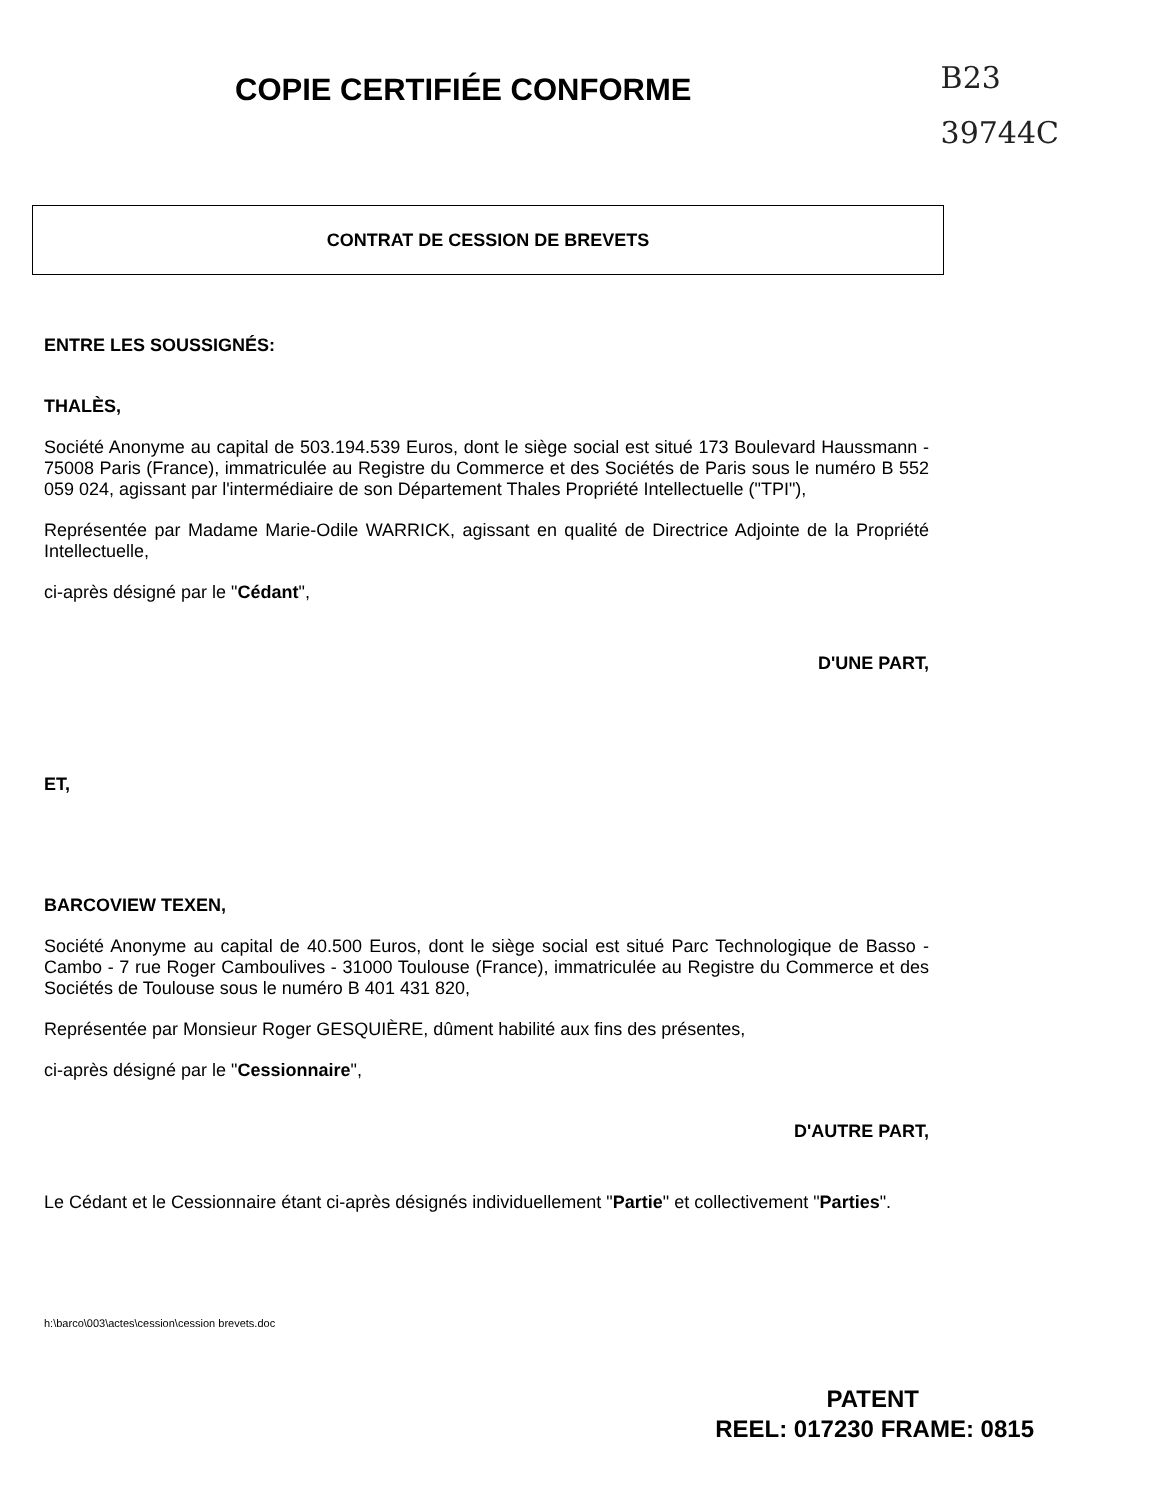COPIE CERTIFIÉE CONFORME
B23
39744C
CONTRAT DE CESSION DE BREVETS
ENTRE LES SOUSSIGNÉS:
THALÈS,
Société Anonyme au capital de 503.194.539 Euros, dont le siège social est situé 173 Boulevard Haussmann - 75008 Paris (France), immatriculée au Registre du Commerce et des Sociétés de Paris sous le numéro B 552 059 024, agissant par l'intermédiaire de son Département Thales Propriété Intellectuelle ("TPI"),
Représentée par Madame Marie-Odile WARRICK, agissant en qualité de Directrice Adjointe de la Propriété Intellectuelle,
ci-après désigné par le "Cédant",
D'UNE PART,
ET,
BARCOVIEW TEXEN,
Société Anonyme au capital de 40.500 Euros, dont le siège social est situé Parc Technologique de Basso - Cambo - 7 rue Roger Camboulives - 31000 Toulouse (France), immatriculée au Registre du Commerce et des Sociétés de Toulouse sous le numéro B 401 431 820,
Représentée par Monsieur Roger GESQUIÈRE, dûment habilité aux fins des présentes,
ci-après désigné par le "Cessionnaire",
D'AUTRE PART,
Le Cédant et le Cessionnaire étant ci-après désignés individuellement "Partie" et collectivement "Parties".
h:\barco\003\actes\cession\cession brevets.doc
PATENT
REEL: 017230 FRAME: 0815